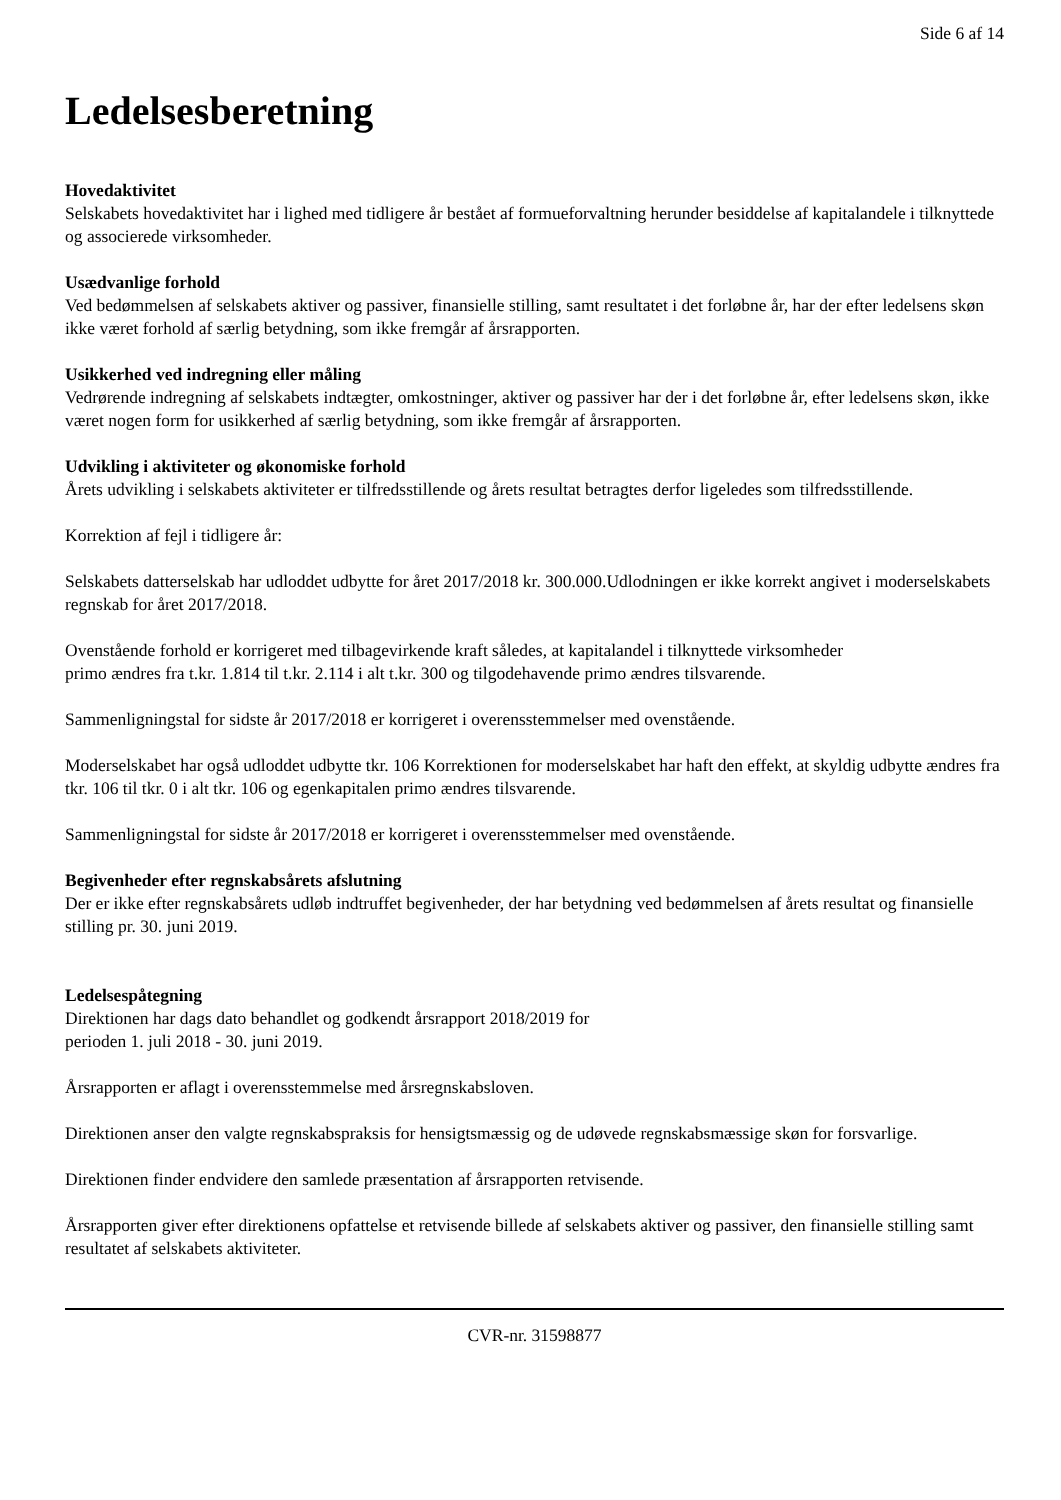Side 6 af 14
Ledelsesberetning
Hovedaktivitet
Selskabets hovedaktivitet har i lighed med tidligere år bestået af formueforvaltning herunder besiddelse af kapitalandele i tilknyttede og associerede virksomheder.
Usædvanlige forhold
Ved bedømmelsen af selskabets aktiver og passiver, finansielle stilling, samt resultatet i det forløbne år, har der efter ledelsens skøn ikke været forhold af særlig betydning, som ikke fremgår af årsrapporten.
Usikkerhed ved indregning eller måling
Vedrørende indregning af selskabets indtægter, omkostninger, aktiver og passiver har der i det forløbne år, efter ledelsens skøn, ikke været nogen form for usikkerhed af særlig betydning, som ikke fremgår af årsrapporten.
Udvikling i aktiviteter og økonomiske forhold
Årets udvikling i selskabets aktiviteter er tilfredsstillende og årets resultat betragtes derfor ligeledes som tilfredsstillende.
Korrektion af fejl i tidligere år:
Selskabets datterselskab har udloddet udbytte for året 2017/2018 kr. 300.000.Udlodningen er ikke korrekt angivet i moderselskabets regnskab for året 2017/2018.
Ovenstående forhold er korrigeret med tilbagevirkende kraft således, at kapitalandel i tilknyttede virksomheder
primo ændres fra t.kr. 1.814 til t.kr. 2.114 i alt t.kr. 300 og tilgodehavende primo ændres tilsvarende.
Sammenligningstal for sidste år 2017/2018 er korrigeret i overensstemmelser med ovenstående.
Moderselskabet har også udloddet udbytte tkr. 106 Korrektionen for moderselskabet har haft den effekt, at skyldig udbytte ændres fra tkr. 106 til tkr. 0 i alt tkr. 106 og egenkapitalen primo ændres tilsvarende.
Sammenligningstal for sidste år 2017/2018 er korrigeret i overensstemmelser med ovenstående.
Begivenheder efter regnskabsårets afslutning
Der er ikke efter regnskabsårets udløb indtruffet begivenheder, der har betydning ved bedømmelsen af årets resultat og finansielle stilling pr. 30. juni 2019.
Ledelsespåtegning
Direktionen har dags dato behandlet og godkendt årsrapport 2018/2019 for
perioden 1. juli 2018 - 30. juni 2019.
Årsrapporten er aflagt i overensstemmelse med årsregnskabsloven.
Direktionen anser den valgte regnskabspraksis for hensigtsmæssig og de udøvede regnskabsmæssige skøn for forsvarlige.
Direktionen finder endvidere den samlede præsentation af årsrapporten retvisende.
Årsrapporten giver efter direktionens opfattelse et retvisende billede af selskabets aktiver og passiver, den finansielle stilling samt resultatet af selskabets aktiviteter.
CVR-nr. 31598877